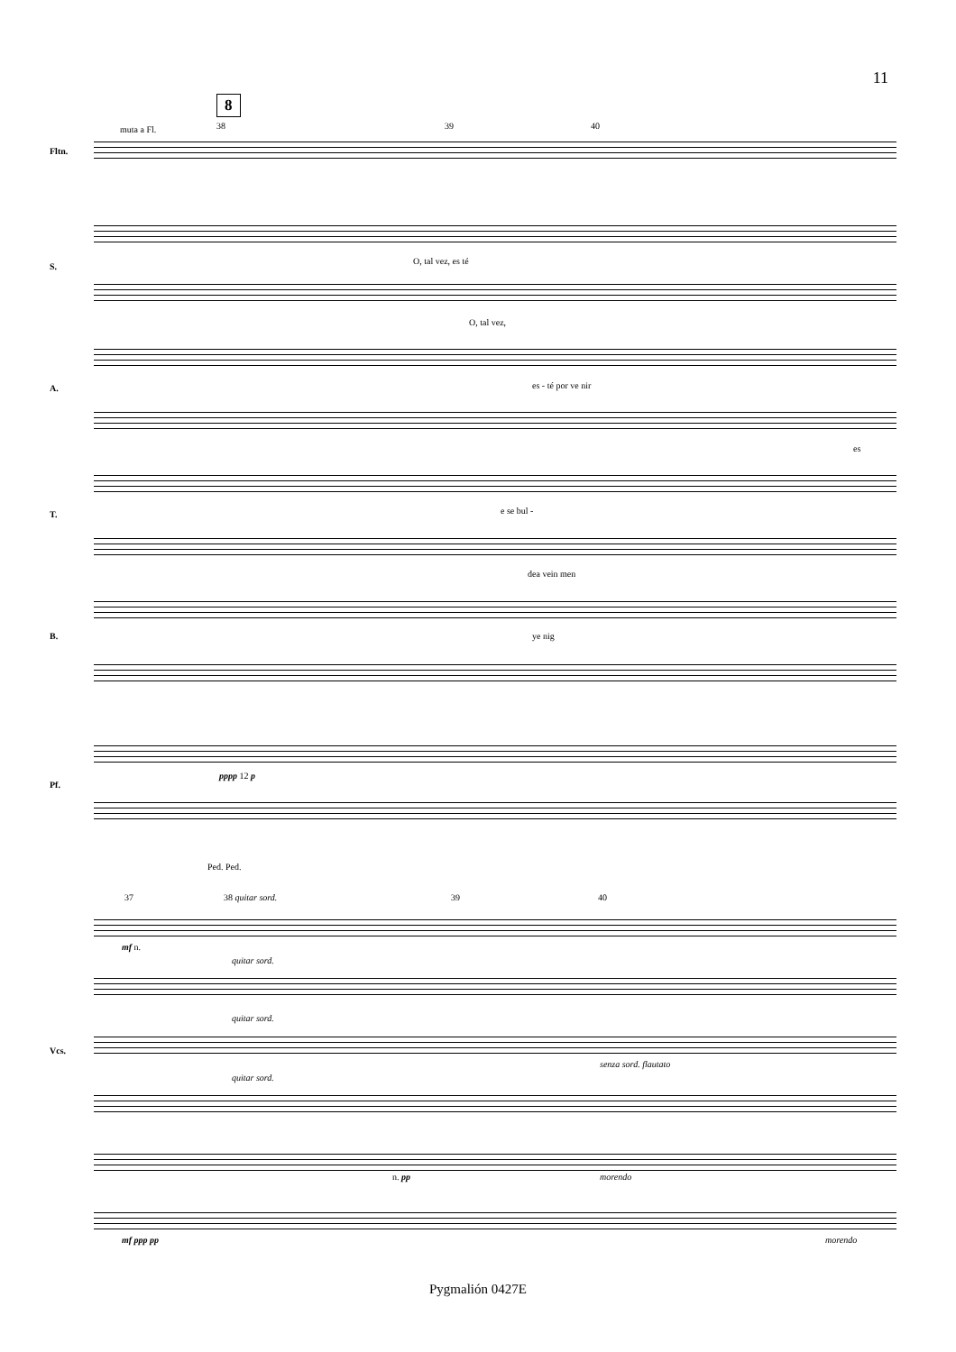11
8
muta a Fl. 38 39 40
Fltn.
S.
O, tal vez, es té
O, tal vez,
A. es - té por ve nir
es
T. e se bul -
dea vein men
B. ye nig
Pf.
pppp 12 p
Ped. Ped.
37 38 quitar sord. 39 40
Vcs.
mf n.
quitar sord.
quitar sord.
quitar sord.
senza sord. flautato
morendo
n. pp
mf ppp pp morendo
Pygmalión 0427E